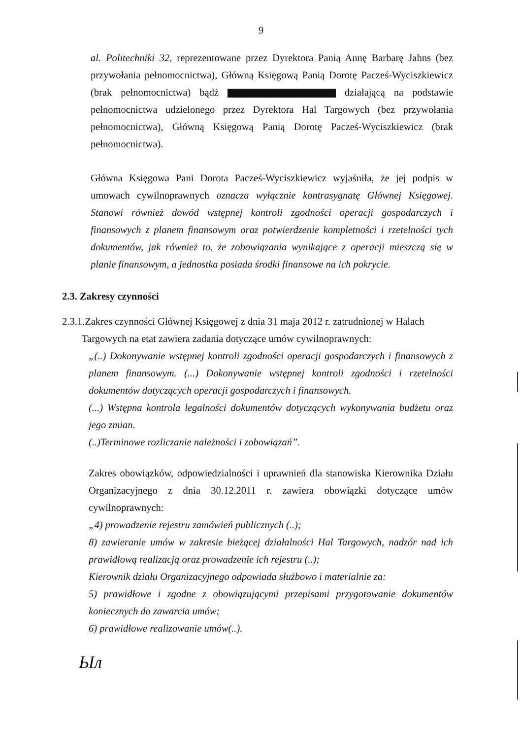9
al. Politechniki 32, reprezentowane przez Dyrektora Panią Annę Barbarę Jahns (bez przywołania pełnomocnictwa), Główną Księgową Panią Dorotę Pacześ-Wyciszkiewicz (brak pełnomocnictwa) bądź działającą na podstawie pełnomocnictwa udzielonego przez Dyrektora Hal Targowych (bez przywołania pełnomocnictwa), Główną Księgową Panią Dorotę Pacześ-Wyciszkiewicz (brak pełnomocnictwa).
Główna Księgowa Pani Dorota Pacześ-Wyciszkiewicz wyjaśniła, że jej podpis w umowach cywilnoprawnych oznacza wyłącznie kontrasygnatę Głównej Księgowej. Stanowi również dowód wstępnej kontroli zgodności operacji gospodarczych i finansowych z planem finansowym oraz potwierdzenie kompletności i rzetelności tych dokumentów, jak również to, że zobowiązania wynikające z operacji mieszczą się w planie finansowym, a jednostka posiada środki finansowe na ich pokrycie.
2.3. Zakresy czynności
2.3.1.Zakres czynności Głównej Księgowej z dnia 31 maja 2012 r. zatrudnionej w Halach
Targowych na etat zawiera zadania dotyczące umów cywilnoprawnych:
„(..) Dokonywanie wstępnej kontroli zgodności operacji gospodarczych i finansowych z planem finansowym. (...) Dokonywanie wstępnej kontroli zgodności i rzetelności dokumentów dotyczących operacji gospodarczych i finansowych.
(...) Wstępna kontrola legalności dokumentów dotyczących wykonywania budżetu oraz jego zmian.
(..)Terminowe rozliczanie należności i zobowiązań”.
Zakres obowiązków, odpowiedzialności i uprawnień dla stanowiska Kierownika Działu Organizacyjnego z dnia 30.12.2011 r. zawiera obowiązki dotyczące umów cywilnoprawnych:
„4) prowadzenie rejestru zamówień publicznych (..);
8) zawieranie umów w zakresie bieżącej działalności Hal Targowych, nadzór nad ich prawidłową realizacją oraz prowadzenie ich rejestru (..);
Kierownik działu Organizacyjnego odpowiada służbowo i materialnie za:
5) prawidłowe i zgodne z obowiązującymi przepisami przygotowanie dokumentów koniecznych do zawarcia umów;
6) prawidłowe realizowanie umów(..).
Ыл